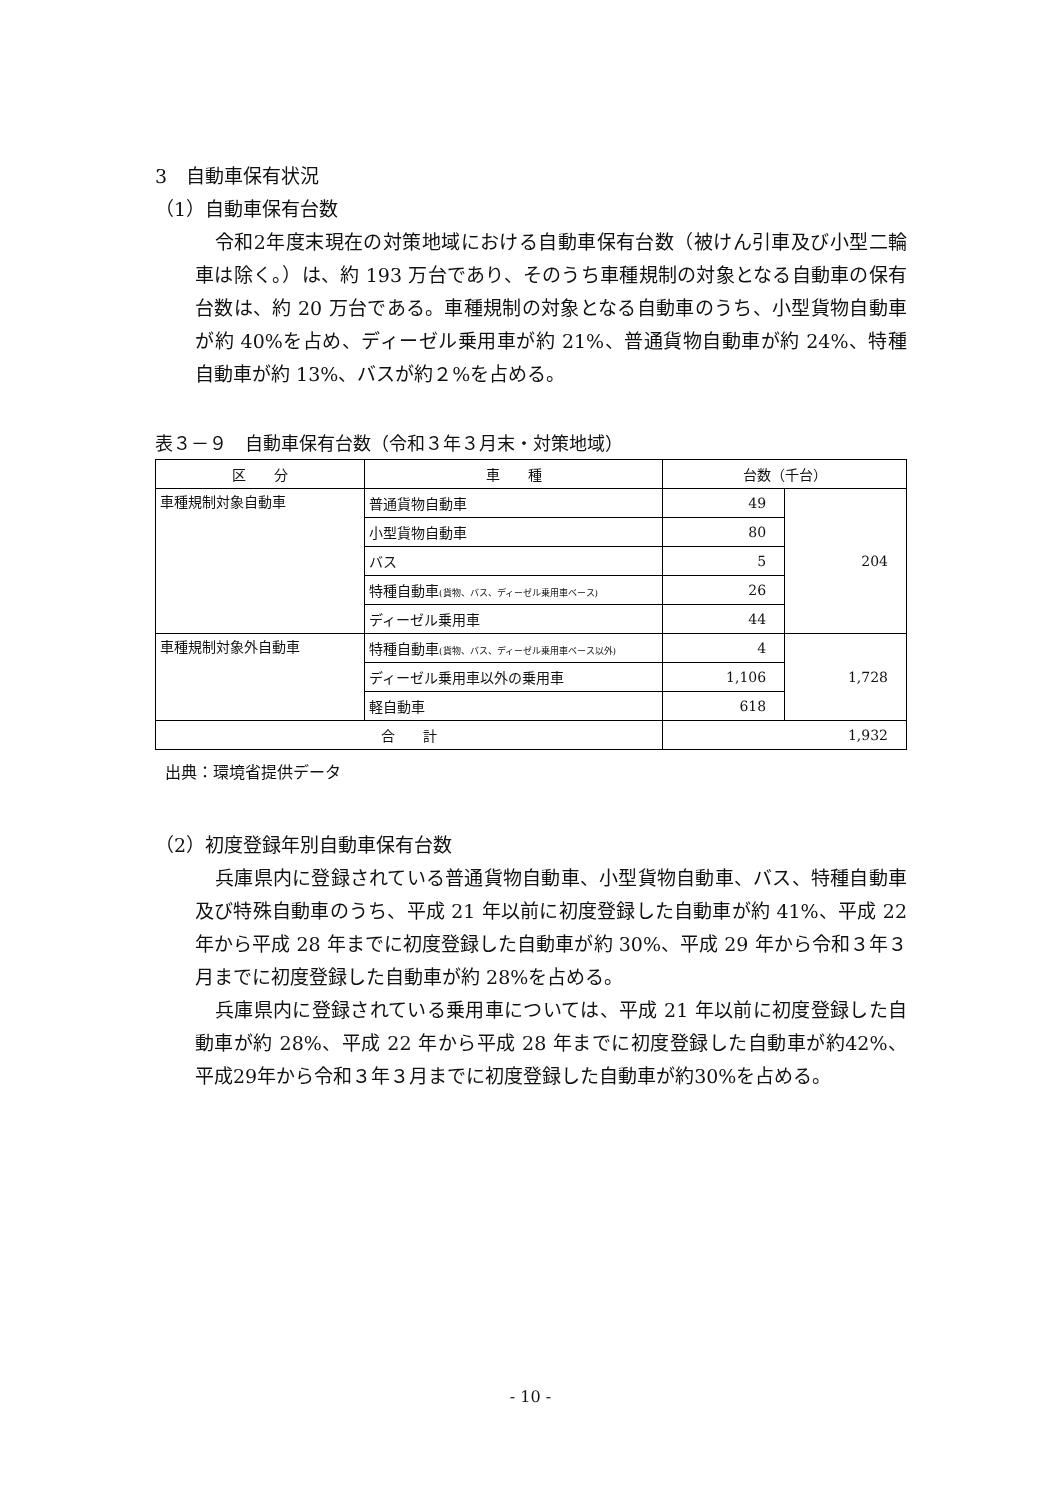3　自動車保有状況
（1）自動車保有台数
令和2年度末現在の対策地域における自動車保有台数（被けん引車及び小型二輪車は除く。）は、約 193 万台であり、そのうち車種規制の対象となる自動車の保有台数は、約 20 万台である。車種規制の対象となる自動車のうち、小型貨物自動車が約 40%を占め、ディーゼル乗用車が約 21%、普通貨物自動車が約 24%、特種自動車が約 13%、バスが約２%を占める。
表３－９　自動車保有台数（令和３年３月末・対策地域）
| 区 分 | 車 種 | 台数（千台） | |
| --- | --- | --- | --- |
| 車種規制対象自動車 | 普通貨物自動車 | 49 | 204 |
| | 小型貨物自動車 | 80 | |
| | バス | 5 | |
| | 特種自動車 (貨物、バス、ディーゼル乗用車ベース) | 26 | |
| | ディーゼル乗用車 | 44 | |
| 車種規制対象外自動車 | 特種自動車 (貨物、バス、ディーゼル乗用車ベース以外) | 4 | 1,728 |
| | ディーゼル乗用車以外の乗用車 | 1,106 | |
| | 軽自動車 | 618 | |
| 合 計 | | 1,932 | |
出典：環境省提供データ
（2）初度登録年別自動車保有台数
兵庫県内に登録されている普通貨物自動車、小型貨物自動車、バス、特種自動車及び特殊自動車のうち、平成 21 年以前に初度登録した自動車が約 41%、平成 22 年から平成 28 年までに初度登録した自動車が約 30%、平成 29 年から令和３年３月までに初度登録した自動車が約 28%を占める。
兵庫県内に登録されている乗用車については、平成 21 年以前に初度登録した自動車が約 28%、平成 22 年から平成 28 年までに初度登録した自動車が約42%、平成29年から令和３年３月までに初度登録した自動車が約30%を占める。
- 10 -